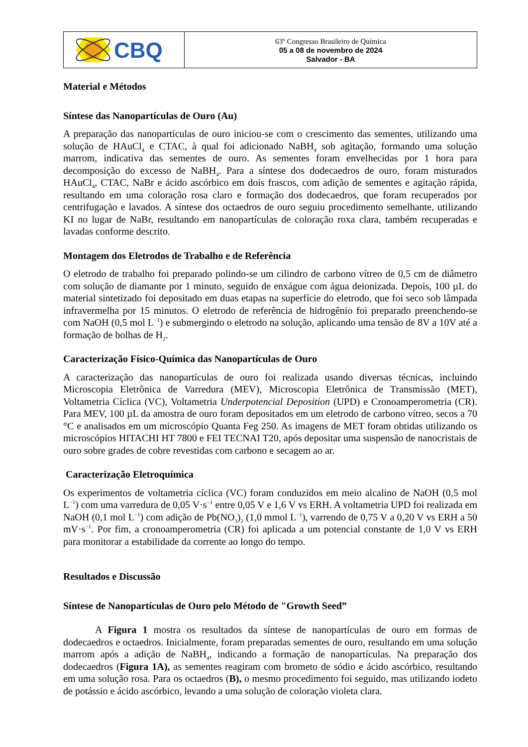CBQ
63º Congresso Brasileiro de Química
05 a 08 de novembro de 2024
Salvador - BA
Material e Métodos
Síntese das Nanopartículas de Ouro (Au)
A preparação das nanopartículas de ouro iniciou-se com o crescimento das sementes, utilizando uma solução de HAuCl<sub>4</sub> e CTAC, à qual foi adicionado NaBH<sub>4</sub> sob agitação, formando uma solução marrom, indicativa das sementes de ouro. As sementes foram envelhecidas por 1 hora para decomposição do excesso de NaBH<sub>4</sub>. Para a síntese dos dodecaedros de ouro, foram misturados HAuCl<sub>4</sub>, CTAC, NaBr e ácido ascórbico em dois frascos, com adição de sementes e agitação rápida, resultando em uma coloração rosa claro e formação dos dodecaedros, que foram recuperados por centrifugação e lavados. A síntese dos octaedros de ouro seguiu procedimento semelhante, utilizando KI no lugar de NaBr, resultando em nanopartículas de coloração roxa clara, também recuperadas e lavadas conforme descrito.
Montagem dos Eletrodos de Trabalho e de Referência
O eletrodo de trabalho foi preparado polindo-se um cilindro de carbono vítreo de 0,5 cm de diâmetro com solução de diamante por 1 minuto, seguido de enxágue com água deionizada. Depois, 100 µL do material sintetizado foi depositado em duas etapas na superfície do eletrodo, que foi seco sob lâmpada infravermelha por 15 minutos. O eletrodo de referência de hidrogênio foi preparado preenchendo-se com NaOH (0,5 mol L<sup>−1</sup>) e submergindo o eletrodo na solução, aplicando uma tensão de 8V a 10V até a formação de bolhas de H<sub>2</sub>.
Caracterização Físico-Química das Nanopartículas de Ouro
A caracterização das nanopartículas de ouro foi realizada usando diversas técnicas, incluindo Microscopia Eletrônica de Varredura (MEV), Microscopia Eletrônica de Transmissão (MET), Voltametria Cíclica (VC), Voltametria Underpotencial Deposition (UPD) e Cronoamperometria (CR). Para MEV, 100 µL da amostra de ouro foram depositados em um eletrodo de carbono vítreo, secos a 70 °C e analisados em um microscópio Quanta Feg 250. As imagens de MET foram obtidas utilizando os microscópios HITACHI HT 7800 e FEI TECNAI T20, após depositar uma suspensão de nanocristais de ouro sobre grades de cobre revestidas com carbono e secagem ao ar.
Caracterização Eletroquímica
Os experimentos de voltametria cíclica (VC) foram conduzidos em meio alcalino de NaOH (0,5 mol L<sup>−1</sup>) com uma varredura de 0,05 V·s<sup>−1</sup> entre 0,05 V e 1,6 V vs ERH. A voltametria UPD foi realizada em NaOH (0,1 mol L<sup>−1</sup>) com adição de Pb(NO<sub>3</sub>)<sub>2</sub> (1,0 mmol L<sup>−1</sup>), varrendo de 0,75 V a 0,20 V vs ERH a 50 mV·s<sup>−1</sup>. Por fim, a cronoamperometria (CR) foi aplicada a um potencial constante de 1,0 V vs ERH para monitorar a estabilidade da corrente ao longo do tempo.
Resultados e Discussão
Síntese de Nanopartículas de Ouro pelo Método de "Growth Seed”
A Figura 1 mostra os resultados da síntese de nanopartículas de ouro em formas de dodecaedros e octaedros. Inicialmente, foram preparadas sementes de ouro, resultando em uma solução marrom após a adição de NaBH<sub>4</sub>, indicando a formação de nanopartículas. Na preparação dos dodecaedros (Figura 1A), as sementes reagiram com brometo de sódio e ácido ascórbico, resultando em uma solução rosa. Para os octaedros (B), o mesmo procedimento foi seguido, mas utilizando iodeto de potássio e ácido ascórbico, levando a uma solução de coloração violeta clara.